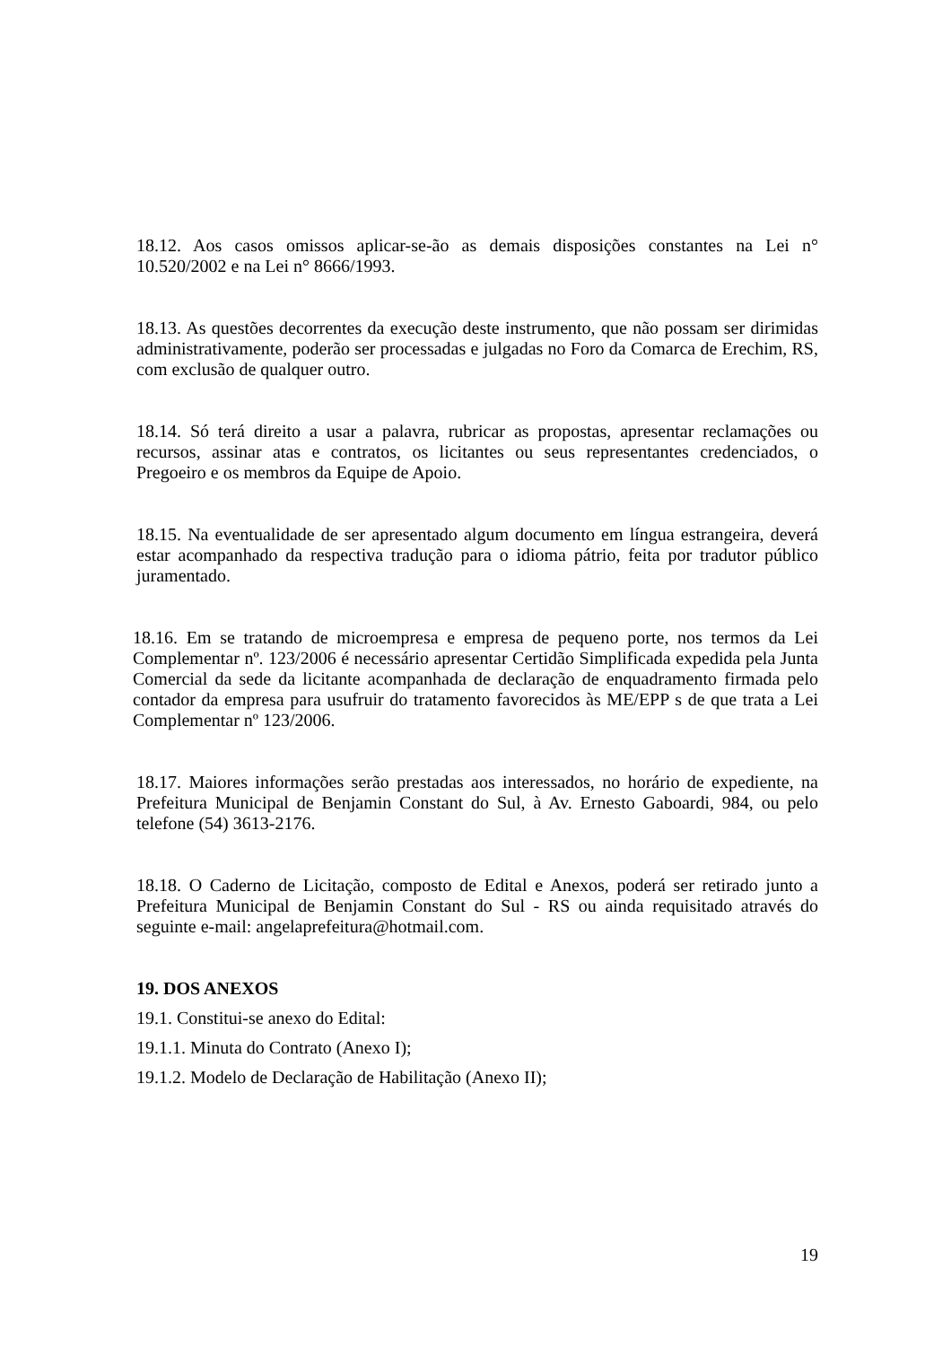18.12. Aos casos omissos aplicar-se-ão as demais disposições constantes na Lei n° 10.520/2002 e na Lei n° 8666/1993.
18.13. As questões decorrentes da execução deste instrumento, que não possam ser dirimidas administrativamente, poderão ser processadas e julgadas no Foro da Comarca de Erechim, RS, com exclusão de qualquer outro.
18.14. Só terá direito a usar a palavra, rubricar as propostas, apresentar reclamações ou recursos, assinar atas e contratos, os licitantes ou seus representantes credenciados, o Pregoeiro e os membros da Equipe de Apoio.
18.15. Na eventualidade de ser apresentado algum documento em língua estrangeira, deverá estar acompanhado da respectiva tradução para o idioma pátrio, feita por tradutor público juramentado.
18.16. Em se tratando de microempresa e empresa de pequeno porte, nos termos da Lei Complementar nº. 123/2006 é necessário apresentar Certidão Simplificada expedida pela Junta Comercial da sede da licitante acompanhada de declaração de enquadramento firmada pelo contador da empresa para usufruir do tratamento favorecidos às ME/EPP s de que trata a Lei Complementar nº 123/2006.
18.17. Maiores informações serão prestadas aos interessados, no horário de expediente, na Prefeitura Municipal de Benjamin Constant do Sul, à Av. Ernesto Gaboardi, 984, ou pelo telefone (54) 3613-2176.
18.18. O Caderno de Licitação, composto de Edital e Anexos, poderá ser retirado junto a Prefeitura Municipal de Benjamin Constant do Sul - RS ou ainda requisitado através do seguinte e-mail: angelaprefeitura@hotmail.com.
19. DOS ANEXOS
19.1. Constitui-se anexo do Edital:
19.1.1. Minuta do Contrato (Anexo I);
19.1.2. Modelo de Declaração de Habilitação (Anexo II);
19